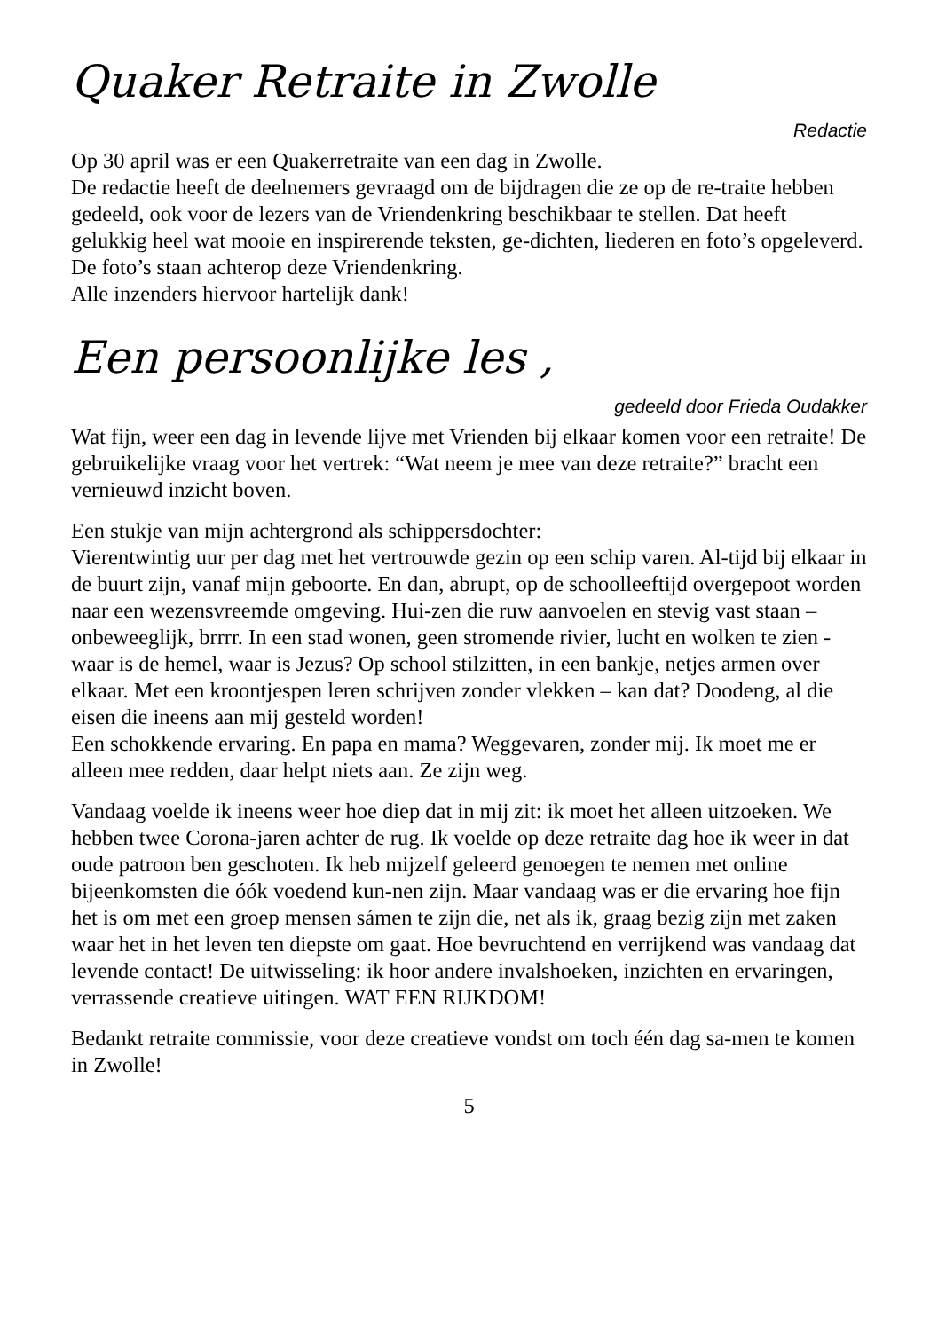Quaker Retraite in Zwolle
Redactie
Op 30 april was er een Quakerretraite van een dag in Zwolle.
De redactie heeft de deelnemers gevraagd om de bijdragen die ze op de re-traite hebben gedeeld, ook voor de lezers van de Vriendenkring beschikbaar te stellen. Dat heeft gelukkig heel wat mooie en inspirerende teksten, ge-dichten, liederen en foto’s opgeleverd. De foto’s staan achterop deze Vriendenkring.
Alle inzenders hiervoor hartelijk dank!
Een persoonlijke les ,
gedeeld door Frieda Oudakker
Wat fijn, weer een dag in levende lijve met Vrienden bij elkaar komen voor een retraite! De gebruikelijke vraag voor het vertrek: “Wat neem je mee van deze retraite?” bracht een vernieuwd inzicht boven.
Een stukje van mijn achtergrond als schippersdochter:
Vierentwintig uur per dag met het vertrouwde gezin op een schip varen. Al-tijd bij elkaar in de buurt zijn, vanaf mijn geboorte. En dan, abrupt, op de schoolleeftijd overgepoot worden naar een wezensvreemde omgeving. Hui-zen die ruw aanvoelen en stevig vast staan – onbeweeglijk, brrrr. In een stad wonen, geen stromende rivier, lucht en wolken te zien - waar is de hemel, waar is Jezus? Op school stilzitten, in een bankje, netjes armen over elkaar. Met een kroontjespen leren schrijven zonder vlekken – kan dat? Doodeng, al die eisen die ineens aan mij gesteld worden!
Een schokkende ervaring. En papa en mama? Weggevaren, zonder mij. Ik moet me er alleen mee redden, daar helpt niets aan. Ze zijn weg.
Vandaag voelde ik ineens weer hoe diep dat in mij zit: ik moet het alleen uitzoeken. We hebben twee Corona-jaren achter de rug. Ik voelde op deze retraite dag hoe ik weer in dat oude patroon ben geschoten. Ik heb mijzelf geleerd genoegen te nemen met online bijeenkomsten die óók voedend kun-nen zijn. Maar vandaag was er die ervaring hoe fijn het is om met een groep mensen sámen te zijn die, net als ik, graag bezig zijn met zaken waar het in het leven ten diepste om gaat. Hoe bevruchtend en verrijkend was vandaag dat levende contact! De uitwisseling: ik hoor andere invalshoeken, inzichten en ervaringen, verrassende creatieve uitingen. WAT EEN RIJKDOM!
Bedankt retraite commissie, voor deze creatieve vondst om toch één dag sa-men te komen in Zwolle!
5